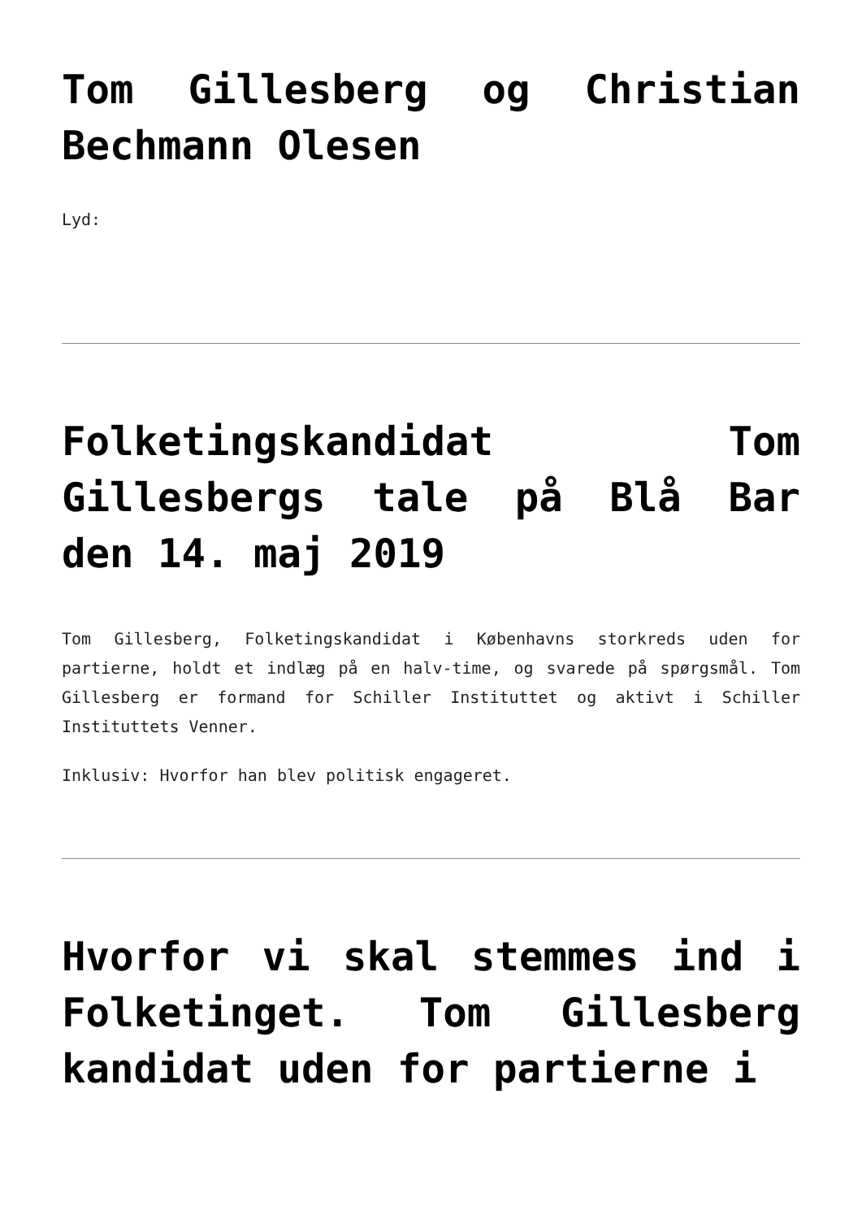Tom Gillesberg og Christian Bechmann Olesen
Lyd:
Folketingskandidat Tom Gillesbergs tale på Blå Bar den 14. maj 2019
Tom Gillesberg, Folketingskandidat i Københavns storkreds uden for partierne, holdt et indlæg på en halv-time, og svarede på spørgsmål. Tom Gillesberg er formand for Schiller Instituttet og aktivt i Schiller Instituttets Venner.
Inklusiv: Hvorfor han blev politisk engageret.
Hvorfor vi skal stemmes ind i Folketinget. Tom Gillesberg kandidat uden for partierne i